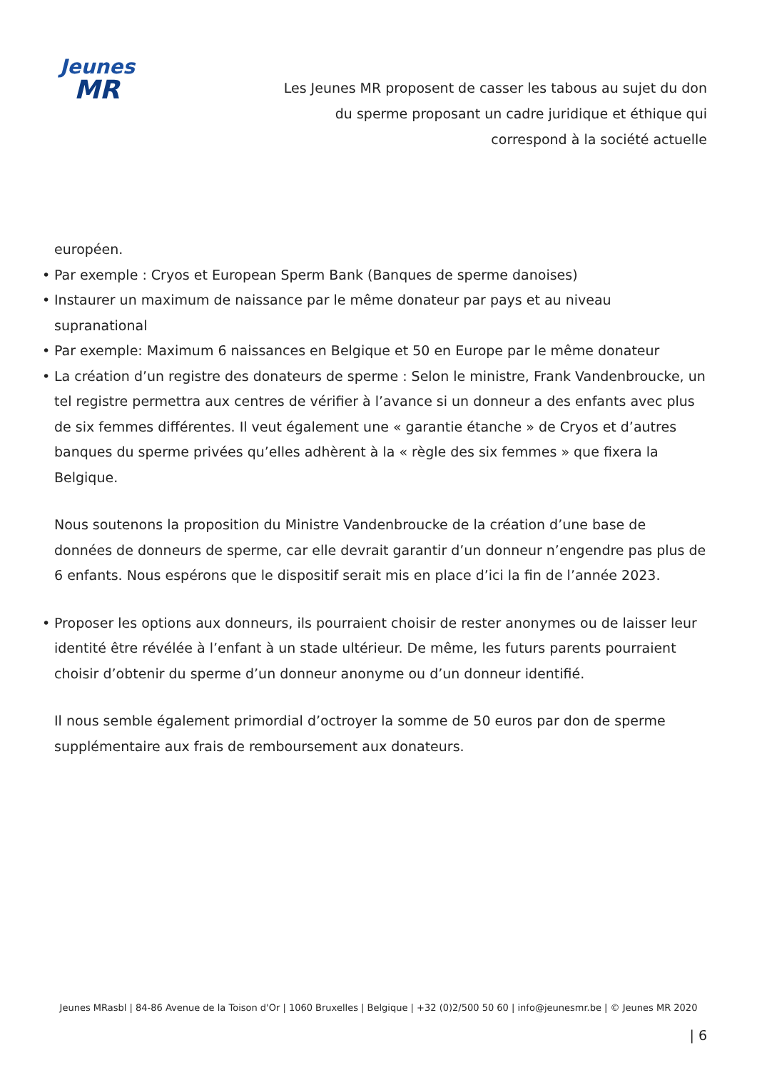Jeunes
MR
Les Jeunes MR proposent de casser les tabous au sujet du don du sperme proposant un cadre juridique et éthique qui correspond à la société actuelle
européen.
• Par exemple : Cryos et European Sperm Bank (Banques de sperme danoises)
• Instaurer un maximum de naissance par le même donateur par pays et au niveau supranational
• Par exemple: Maximum 6 naissances en Belgique et 50 en Europe par le même donateur
• La création d’un registre des donateurs de sperme : Selon le ministre, Frank Vandenbroucke, un tel registre permettra aux centres de vérifier à l’avance si un donneur a des enfants avec plus de six femmes différentes. Il veut également une « garantie étanche » de Cryos et d’autres banques du sperme privées qu’elles adhèrent à la « règle des six femmes » que fixera la Belgique.
Nous soutenons la proposition du Ministre Vandenbroucke de la création d’une base de données de donneurs de sperme, car elle devrait garantir d’un donneur n’engendre pas plus de 6 enfants. Nous espérons que le dispositif serait mis en place d’ici la fin de l’année 2023.
• Proposer les options aux donneurs, ils pourraient choisir de rester anonymes ou de laisser leur identité être révélée à l’enfant à un stade ultérieur. De même, les futurs parents pourraient choisir d’obtenir du sperme d’un donneur anonyme ou d’un donneur identifié.
Il nous semble également primordial d’octroyer la somme de 50 euros par don de sperme supplémentaire aux frais de remboursement aux donateurs.
Jeunes MRasbl | 84-86 Avenue de la Toison d'Or | 1060 Bruxelles | Belgique | +32 (0)2/500 50 60 | info@jeunesmr.be | © Jeunes MR 2020
| 6